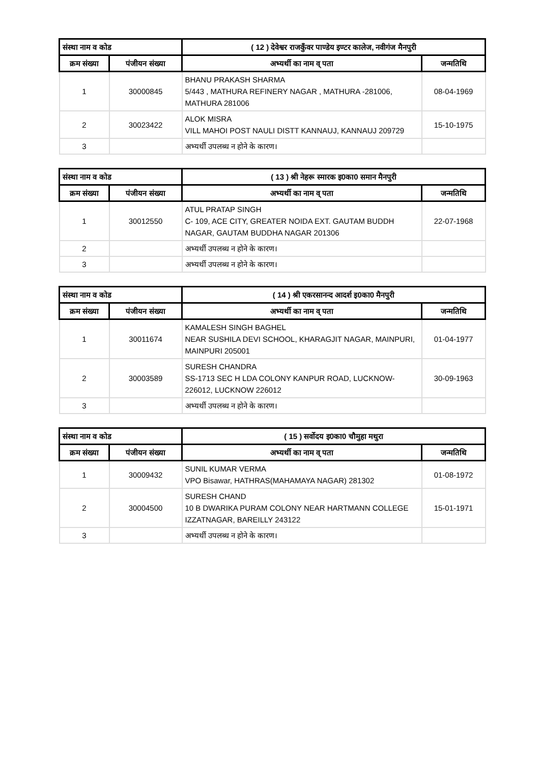| संस्था नाम व कोड | | ( 12 ) देवेश्वर राजकुँवर पाण्डेय इण्टर कालेज, नवीगंज मैनपुरी | |
| क्रम संख्या | पंजीयन संख्या | अभ्यर्थी का नाम व् पता | जन्मतिथि |
| 1 | 30000845 | BHANU PRAKASH SHARMA 5/443 , MATHURA REFINERY NAGAR , MATHURA -281006, MATHURA 281006 | 08-04-1969 |
| 2 | 30023422 | ALOK MISRA VILL MAHOI POST NAULI DISTT KANNAUJ, KANNAUJ 209729 | 15-10-1975 |
| 3 | | अभ्यर्थी उपलब्ध न होने के कारण। | |
| संस्था नाम व कोड | | ( 13 ) श्री नेहरू स्मारक इ0का0 समान मैनपुरी | |
| क्रम संख्या | पंजीयन संख्या | अभ्यर्थी का नाम व् पता | जन्मतिथि |
| 1 | 30012550 | ATUL PRATAP SINGH C- 109, ACE CITY, GREATER NOIDA EXT. GAUTAM BUDDH NAGAR, GAUTAM BUDDHA NAGAR 201306 | 22-07-1968 |
| 2 | | अभ्यर्थी उपलब्ध न होने के कारण। | |
| 3 | | अभ्यर्थी उपलब्ध न होने के कारण। | |
| संस्था नाम व कोड | | ( 14 ) श्री एकरसानन्द आदर्श इ0का0 मैनपुरी | |
| क्रम संख्या | पंजीयन संख्या | अभ्यर्थी का नाम व् पता | जन्मतिथि |
| 1 | 30011674 | KAMALESH SINGH BAGHEL NEAR SUSHILA DEVI SCHOOL, KHARAGJIT NAGAR, MAINPURI, MAINPURI 205001 | 01-04-1977 |
| 2 | 30003589 | SURESH CHANDRA SS-1713 SEC H LDA COLONY KANPUR ROAD, LUCKNOW-226012, LUCKNOW 226012 | 30-09-1963 |
| 3 | | अभ्यर्थी उपलब्ध न होने के कारण। | |
| संस्था नाम व कोड | | ( 15 ) सर्वोदय इ0का0 चौमुहा मथुरा | |
| क्रम संख्या | पंजीयन संख्या | अभ्यर्थी का नाम व् पता | जन्मतिथि |
| 1 | 30009432 | SUNIL KUMAR VERMA VPO Bisawar, HATHRAS(MAHAMAYA NAGAR) 281302 | 01-08-1972 |
| 2 | 30004500 | SURESH CHAND 10 B DWARIKA PURAM COLONY NEAR HARTMANN COLLEGE IZZATNAGAR, BAREILLY 243122 | 15-01-1971 |
| 3 | | अभ्यर्थी उपलब्ध न होने के कारण। | |